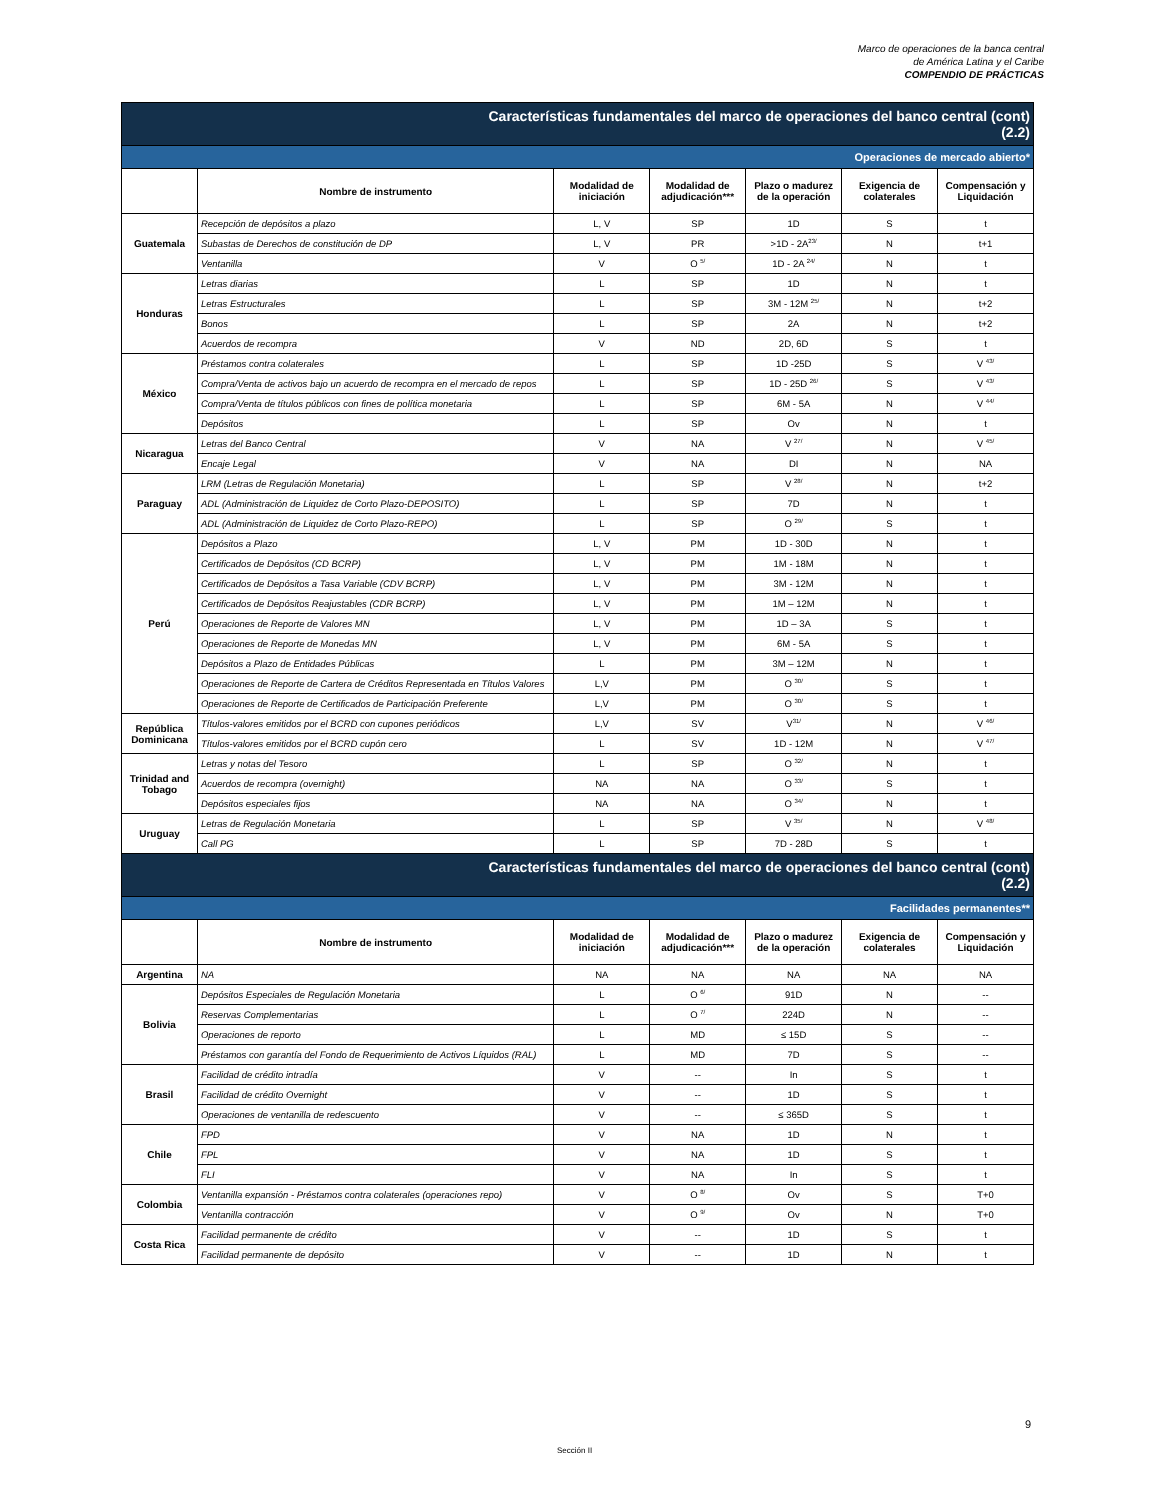Marco de operaciones de la banca central
de América Latina y el Caribe
COMPENDIO DE PRÁCTICAS
| Características fundamentales del marco de operaciones del banco central (cont) (2.2) | | | | | | |
| Operaciones de mercado abierto* | | | | | | |
| | Nombre de instrumento | Modalidad de iniciación | Modalidad de adjudicación*** | Plazo o madurez de la operación | Exigencia de colaterales | Compensación y Liquidación |
| Guatemala | Recepción de depósitos a plazo | L, V | SP | 1D | S | t |
| | Subastas de Derechos de constitución de DP | L, V | PR | >1D - 2A<sup>23/</sup> | N | t+1 |
| | Ventanilla | V | O <sup>5/</sup> | 1D - 2A <sup>24/</sup> | N | t |
| Honduras | Letras diarias | L | SP | 1D | N | t |
| | Letras Estructurales | L | SP | 3M - 12M <sup>25/</sup> | N | t+2 |
| | Bonos | L | SP | 2A | N | t+2 |
| | Acuerdos de recompra | V | ND | 2D, 6D | S | t |
| México | Préstamos contra colaterales | L | SP | 1D -25D | S | V <sup>43/</sup> |
| | Compra/Venta de activos bajo un acuerdo de recompra en el mercado de repos | L | SP | 1D - 25D <sup>26/</sup> | S | V <sup>43/</sup> |
| | Compra/Venta de títulos públicos con fines de política monetaria | L | SP | 6M - 5A | N | V <sup>44/</sup> |
| | Depósitos | L | SP | Ov | N | t |
| Nicaragua | Letras del Banco Central | V | NA | V <sup>27/</sup> | N | V <sup>45/</sup> |
| | Encaje Legal | V | NA | DI | N | NA |
| Paraguay | LRM (Letras de Regulación Monetaria) | L | SP | V <sup>28/</sup> | N | t+2 |
| | ADL (Administración de Liquidez de Corto Plazo-DEPOSITO) | L | SP | 7D | N | t |
| | ADL (Administración de Liquidez de Corto Plazo-REPO) | L | SP | O <sup>29/</sup> | S | t |
| Perú | Depósitos a Plazo | L, V | PM | 1D - 30D | N | t |
| | Certificados de Depósitos (CD BCRP) | L, V | PM | 1M - 18M | N | t |
| | Certificados de Depósitos a Tasa Variable (CDV BCRP) | L, V | PM | 3M - 12M | N | t |
| | Certificados de Depósitos Reajustables (CDR BCRP) | L, V | PM | 1M – 12M | N | t |
| | Operaciones de Reporte de Valores MN | L, V | PM | 1D – 3A | S | t |
| | Operaciones de Reporte de Monedas MN | L, V | PM | 6M - 5A | S | t |
| | Depósitos a Plazo de Entidades Públicas | L | PM | 3M – 12M | N | t |
| | Operaciones de Reporte de Cartera de Créditos Representada en Títulos Valores | L,V | PM | O <sup>30/</sup> | S | t |
| | Operaciones de Reporte de Certificados de Participación Preferente | L,V | PM | O <sup>30/</sup> | S | t |
| República Dominicana | Títulos-valores emitidos por el BCRD con cupones periódicos | L,V | SV | V<sup>31/</sup> | N | V <sup>46/</sup> |
| | Títulos-valores emitidos por el BCRD cupón cero | L | SV | 1D - 12M | N | V <sup>47/</sup> |
| Trinidad and Tobago | Letras y notas del Tesoro | L | SP | O <sup>32/</sup> | N | t |
| | Acuerdos de recompra (overnight) | NA | NA | O <sup>33/</sup> | S | t |
| | Depósitos especiales fijos | NA | NA | O <sup>34/</sup> | N | t |
| Uruguay | Letras de Regulación Monetaria | L | SP | V <sup>35/</sup> | N | V <sup>48/</sup> |
| | Call PG | L | SP | 7D - 28D | S | t |
| Características fundamentales del marco de operaciones del banco central (cont) (2.2) | | | | | | |
| Facilidades permanentes** | | | | | | |
| | Nombre de instrumento | Modalidad de iniciación | Modalidad de adjudicación*** | Plazo o madurez de la operación | Exigencia de colaterales | Compensación y Liquidación |
| Argentina | NA | NA | NA | NA | NA | NA |
| Bolivia | Depósitos Especiales de Regulación Monetaria | L | O <sup>6/</sup> | 91D | N | -- |
| | Reservas Complementarias | L | O <sup>7/</sup> | 224D | N | -- |
| | Operaciones de reporto | L | MD | ≤ 15D | S | -- |
| | Préstamos con garantía del Fondo de Requerimiento de Activos Líquidos (RAL) | L | MD | 7D | S | -- |
| Brasil | Facilidad de crédito intradía | V | -- | In | S | t |
| | Facilidad de crédito Overnight | V | -- | 1D | S | t |
| | Operaciones de ventanilla de redescuento | V | -- | ≤ 365D | S | t |
| Chile | FPD | V | NA | 1D | N | t |
| | FPL | V | NA | 1D | S | t |
| | FLI | V | NA | In | S | t |
| Colombia | Ventanilla expansión - Préstamos contra colaterales (operaciones repo) | V | O <sup>8/</sup> | Ov | S | T+0 |
| | Ventanilla contracción | V | O <sup>9/</sup> | Ov | N | T+0 |
| Costa Rica | Facilidad permanente de crédito | V | -- | 1D | S | t |
| | Facilidad permanente de depósito | V | -- | 1D | N | t |
9
Sección II